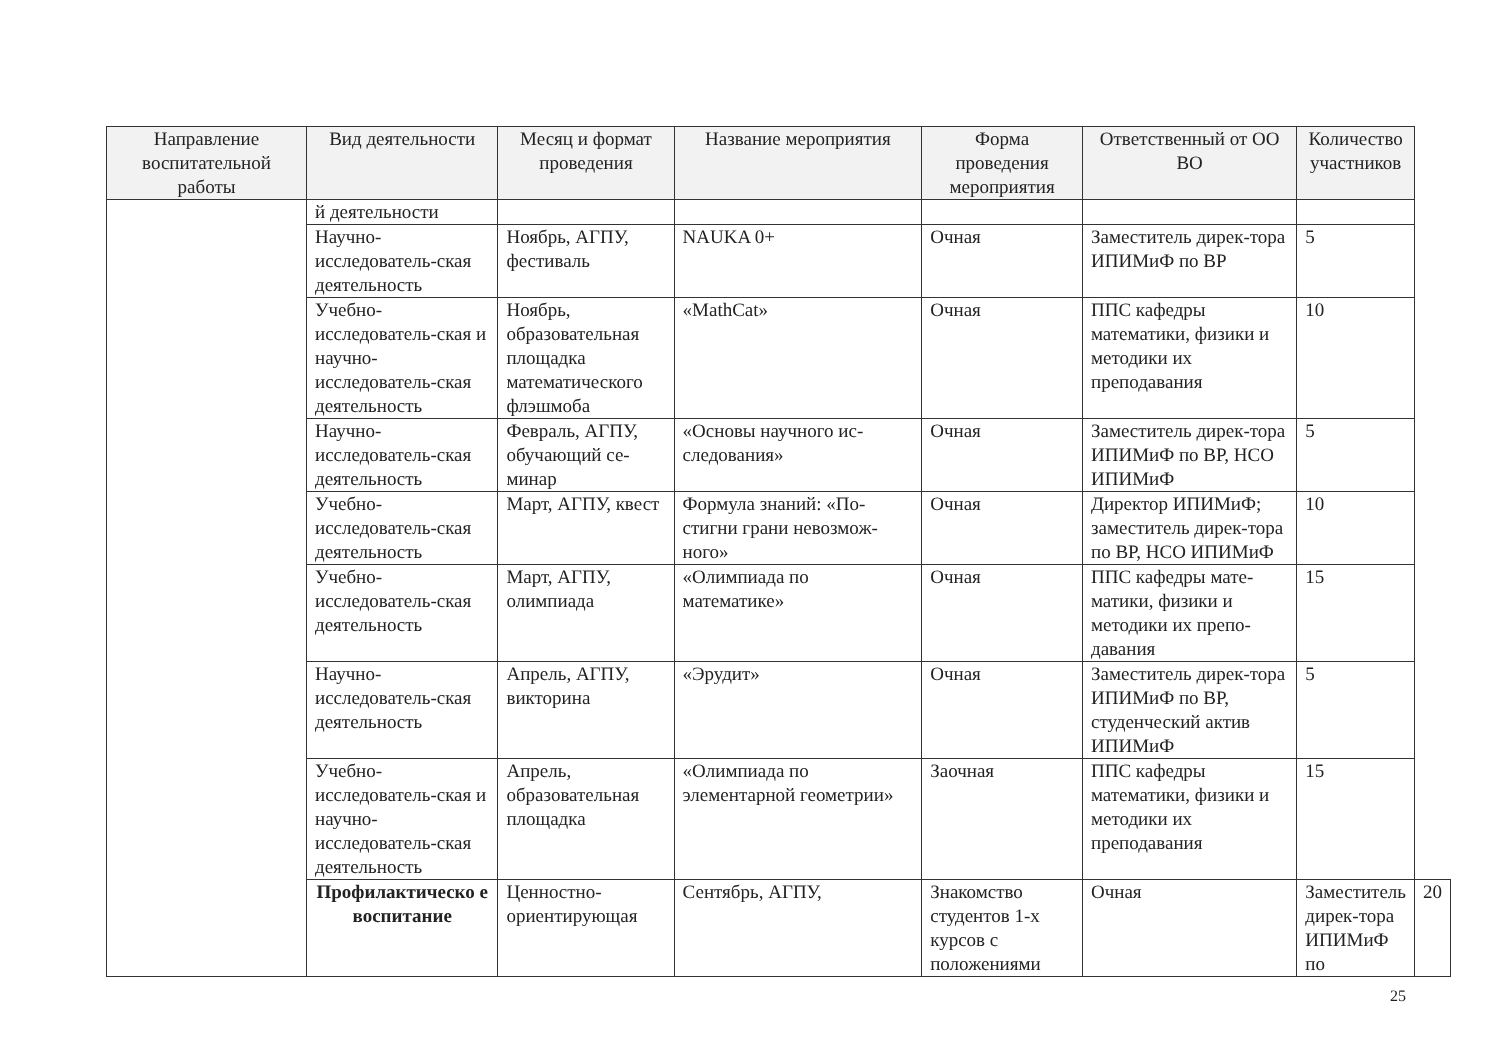| Направление воспитательной работы | Вид деятельности | Месяц и формат проведения | Название мероприятия | Форма проведения мероприятия | Ответственный от ОО ВО | Количество участников | |
| --- | --- | --- | --- | --- | --- | --- | --- |
| | й деятельности | | | | | | |
| | Научно-исследователь-ская деятельность | Ноябрь, АГПУ, фестиваль | NAUKA 0+ | Очная | Заместитель дирек-тора ИПИМиФ по ВР | 5 | |
| | Учебно-исследователь-ская и научно-исследователь-ская деятельность | Ноябрь, образовательная площадка математического флэшмоба | «MathCat» | Очная | ППС кафедры математики, физики и методики их преподавания | 10 | |
| | Научно-исследователь-ская деятельность | Февраль, АГПУ, обучающий се-минар | «Основы научного ис-следования» | Очная | Заместитель дирек-тора ИПИМиФ по ВР, НСО ИПИМиФ | 5 | |
| | Учебно-исследователь-ская деятельность | Март, АГПУ, квест | Формула знаний: «По-стигни грани невозмож-ного» | Очная | Директор ИПИМиФ; заместитель дирек-тора по ВР, НСО ИПИМиФ | 10 | |
| | Учебно-исследователь-ская деятельность | Март, АГПУ, олимпиада | «Олимпиада по математике» | Очная | ППС кафедры мате-матики, физики и методики их препо-давания | 15 | |
| | Научно-исследователь-ская деятельность | Апрель, АГПУ, викторина | «Эрудит» | Очная | Заместитель дирек-тора ИПИМиФ по ВР, студенческий актив ИПИМиФ | 5 | |
| | Учебно-исследователь-ская и научно-исследователь-ская деятельность | Апрель, образовательная площадка | «Олимпиада по элементарной геометрии» | Заочная | ППС кафедры математики, физики и методики их преподавания | 15 | |
| | Профилактическо е воспитание | Ценностно-ориентирующая | Сентябрь, АГПУ, | Знакомство студентов 1-х курсов с положениями | Очная | Заместитель дирек-тора ИПИМиФ по | 20 |
25